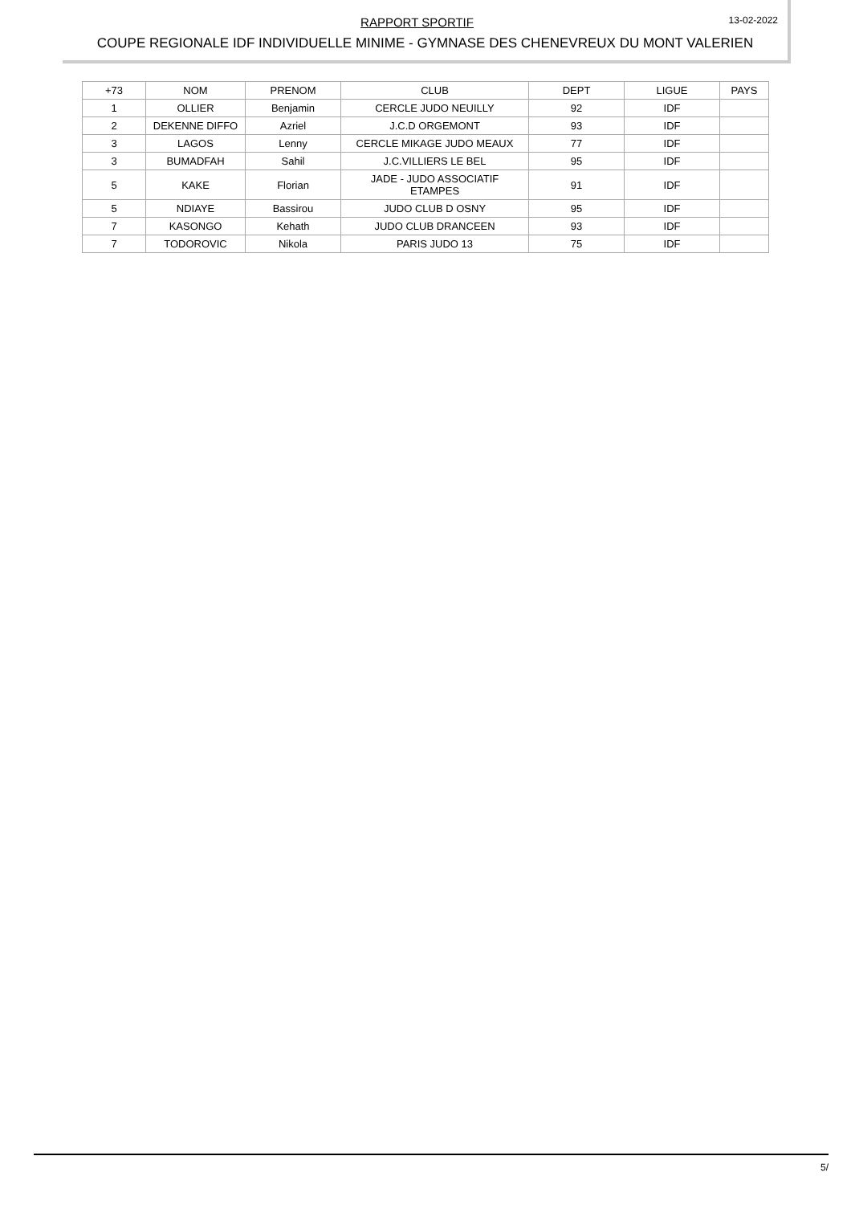RAPPORT SPORTIF
13-02-2022
COUPE REGIONALE IDF INDIVIDUELLE MINIME - GYMNASE DES CHENEVREUX DU MONT VALERIEN
| +73 | NOM | PRENOM | CLUB | DEPT | LIGUE | PAYS |
| 1 | OLLIER | Benjamin | CERCLE JUDO NEUILLY | 92 | IDF | |
| 2 | DEKENNE DIFFO | Azriel | J.C.D ORGEMONT | 93 | IDF | |
| 3 | LAGOS | Lenny | CERCLE MIKAGE JUDO MEAUX | 77 | IDF | |
| 3 | BUMADFAH | Sahil | J.C.VILLIERS LE BEL | 95 | IDF | |
| 5 | KAKE | Florian | JADE - JUDO ASSOCIATIF ETAMPES | 91 | IDF | |
| 5 | NDIAYE | Bassirou | JUDO CLUB D OSNY | 95 | IDF | |
| 7 | KASONGO | Kehath | JUDO CLUB DRANCEEN | 93 | IDF | |
| 7 | TODOROVIC | Nikola | PARIS JUDO 13 | 75 | IDF | |
5/